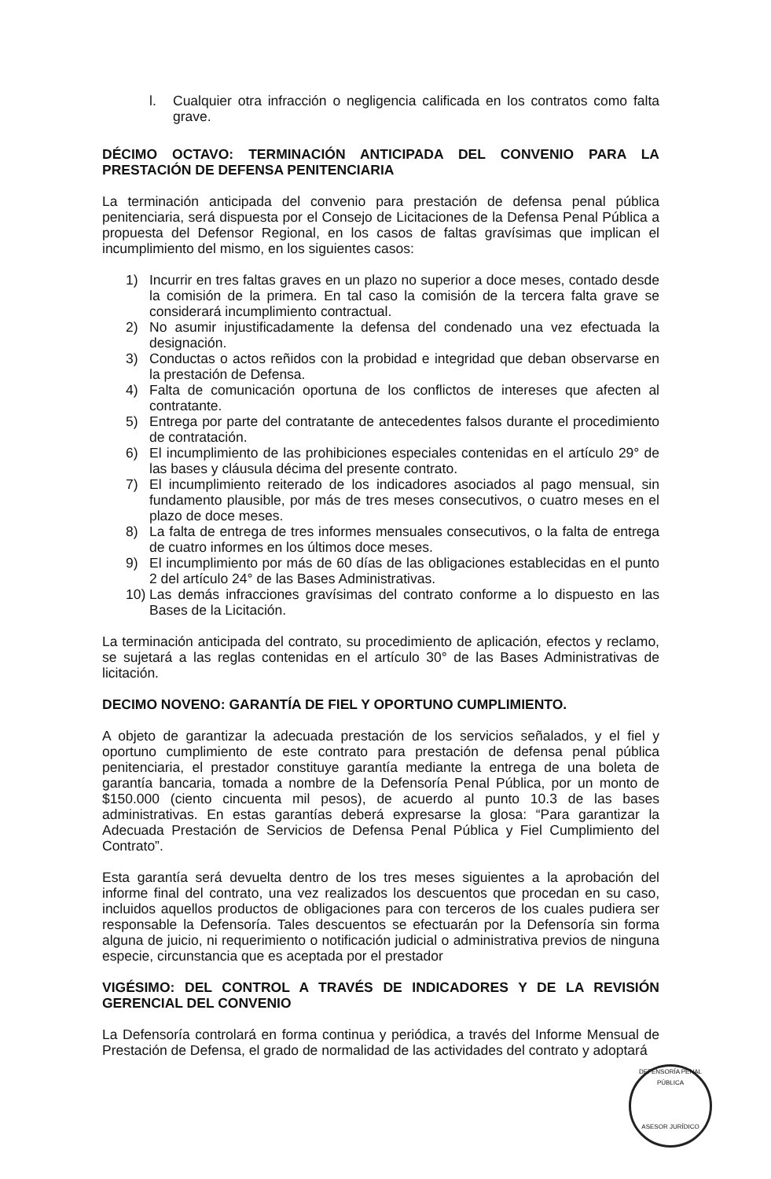l. Cualquier otra infracción o negligencia calificada en los contratos como falta grave.
DÉCIMO OCTAVO: TERMINACIÓN ANTICIPADA DEL CONVENIO PARA LA PRESTACIÓN DE DEFENSA PENITENCIARIA
La terminación anticipada del convenio para prestación de defensa penal pública penitenciaria, será dispuesta por el Consejo de Licitaciones de la Defensa Penal Pública a propuesta del Defensor Regional, en los casos de faltas gravísimas que implican el incumplimiento del mismo, en los siguientes casos:
1) Incurrir en tres faltas graves en un plazo no superior a doce meses, contado desde la comisión de la primera. En tal caso la comisión de la tercera falta grave se considerará incumplimiento contractual.
2) No asumir injustificadamente la defensa del condenado una vez efectuada la designación.
3) Conductas o actos reñidos con la probidad e integridad que deban observarse en la prestación de Defensa.
4) Falta de comunicación oportuna de los conflictos de intereses que afecten al contratante.
5) Entrega por parte del contratante de antecedentes falsos durante el procedimiento de contratación.
6) El incumplimiento de las prohibiciones especiales contenidas en el artículo 29° de las bases y cláusula décima del presente contrato.
7) El incumplimiento reiterado de los indicadores asociados al pago mensual, sin fundamento plausible, por más de tres meses consecutivos, o cuatro meses en el plazo de doce meses.
8) La falta de entrega de tres informes mensuales consecutivos, o la falta de entrega de cuatro informes en los últimos doce meses.
9) El incumplimiento por más de 60 días de las obligaciones establecidas en el punto 2 del artículo 24° de las Bases Administrativas.
10) Las demás infracciones gravísimas del contrato conforme a lo dispuesto en las Bases de la Licitación.
La terminación anticipada del contrato, su procedimiento de aplicación, efectos y reclamo, se sujetará a las reglas contenidas en el artículo 30° de las Bases Administrativas de licitación.
DECIMO NOVENO: GARANTÍA DE FIEL Y OPORTUNO CUMPLIMIENTO.
A objeto de garantizar la adecuada prestación de los servicios señalados, y el fiel y oportuno cumplimiento de este contrato para prestación de defensa penal pública penitenciaria, el prestador constituye garantía mediante la entrega de una boleta de garantía bancaria, tomada a nombre de la Defensoría Penal Pública, por un monto de $150.000 (ciento cincuenta mil pesos), de acuerdo al punto 10.3 de las bases administrativas. En estas garantías deberá expresarse la glosa: “Para garantizar la Adecuada Prestación de Servicios de Defensa Penal Pública y Fiel Cumplimiento del Contrato”.
Esta garantía será devuelta dentro de los tres meses siguientes a la aprobación del informe final del contrato, una vez realizados los descuentos que procedan en su caso, incluidos aquellos productos de obligaciones para con terceros de los cuales pudiera ser responsable la Defensoría. Tales descuentos se efectuarán por la Defensoría sin forma alguna de juicio, ni requerimiento o notificación judicial o administrativa previos de ninguna especie, circunstancia que es aceptada por el prestador
VIGÉSIMO: DEL CONTROL A TRAVÉS DE INDICADORES Y DE LA REVISIÓN GERENCIAL DEL CONVENIO
La Defensoría controlará en forma continua y periódica, a través del Informe Mensual de Prestación de Defensa, el grado de normalidad de las actividades del contrato y adoptará
DEFENSORÍA PENAL PÚBLICA
ASESOR JURÍDICO